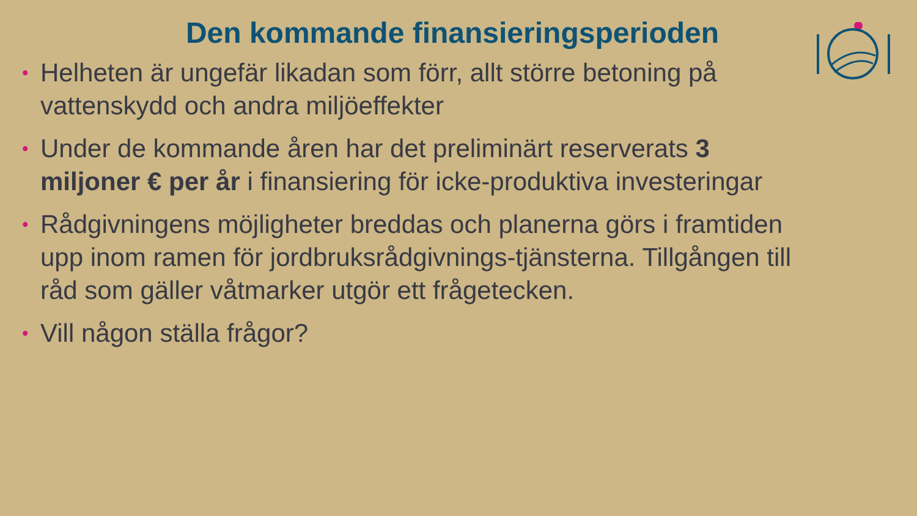Den kommande finansieringsperioden
• Helheten är ungefär likadan som förr, allt större betoning på vattenskydd och andra miljöeffekter
• Under de kommande åren har det preliminärt reserverats 3 miljoner € per år i finansiering för icke-produktiva investeringar
• Rådgivningens möjligheter breddas och planerna görs i framtiden upp inom ramen för jordbruksrådgivnings-tjänsterna. Tillgången till råd som gäller våtmarker utgör ett frågetecken.
• Vill någon ställa frågor?